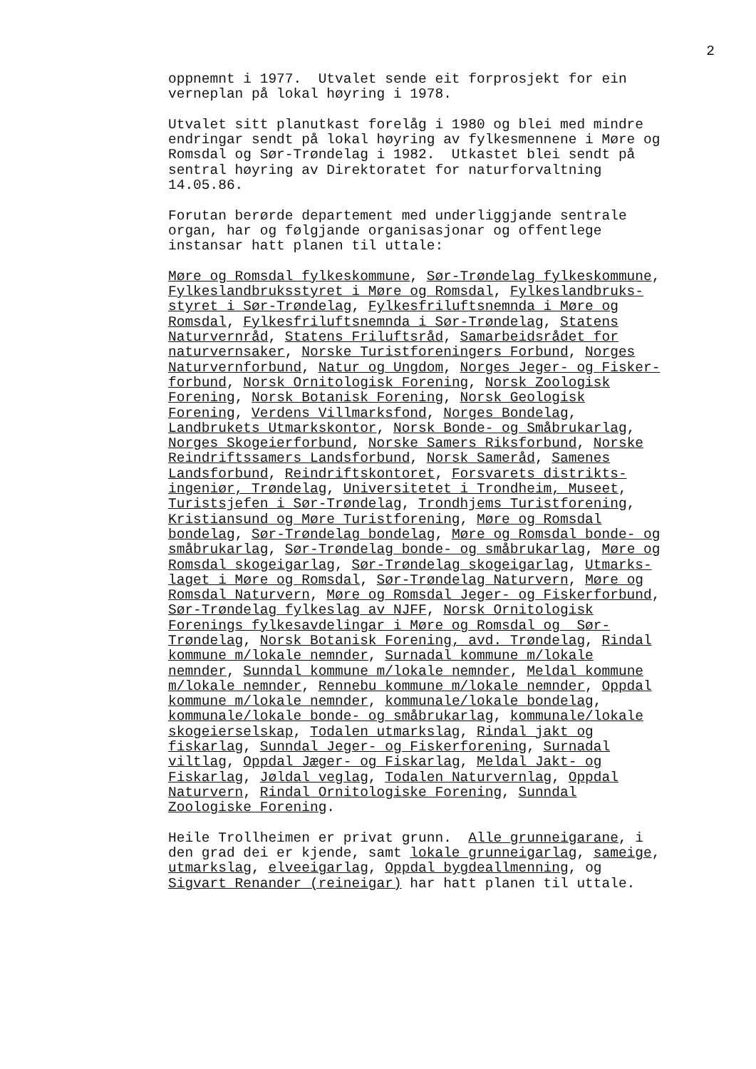2
oppnemnt i 1977. Utvalet sende eit forprosjekt for ein verneplan på lokal høyring i 1978.
Utvalet sitt planutkast forelåg i 1980 og blei med mindre endringar sendt på lokal høyring av fylkesmennene i Møre og Romsdal og Sør-Trøndelag i 1982. Utkastet blei sendt på sentral høyring av Direktoratet for naturforvaltning 14.05.86.
Forutan berørde departement med underliggjande sentrale organ, har og følgjande organisasjonar og offentlege instansar hatt planen til uttale:
Møre og Romsdal fylkeskommune, Sør-Trøndelag fylkeskommune, Fylkeslandbruksstyret i Møre og Romsdal, Fylkeslandbruks- styret i Sør-Trøndelag, Fylkesfriluftsnemnda i Møre og Romsdal, Fylkesfriluftsnemnda i Sør-Trøndelag, Statens Naturvernråd, Statens Friluftsråd, Samarbeidsrådet for naturvernsaker, Norske Turistforeningers Forbund, Norges Naturvernforbund, Natur og Ungdom, Norges Jeger- og Fisker- forbund, Norsk Ornitologisk Forening, Norsk Zoologisk Forening, Norsk Botanisk Forening, Norsk Geologisk Forening, Verdens Villmarksfond, Norges Bondelag, Landbrukets Utmarkskontor, Norsk Bonde- og Småbrukarlag, Norges Skogeierforbund, Norske Samers Riksforbund, Norske Reindriftssamers Landsforbund, Norsk Sameråd, Samenes Landsforbund, Reindriftskontoret, Forsvarets distrikts- ingeniør, Trøndelag, Universitetet i Trondheim, Museet, Turistsjefen i Sør-Trøndelag, Trondhjems Turistforening, Kristiansund og Møre Turistforening, Møre og Romsdal bondelag, Sør-Trøndelag bondelag, Møre og Romsdal bonde- og småbrukarlag, Sør-Trøndelag bonde- og småbrukarlag, Møre og Romsdal skogeigarlag, Sør-Trøndelag skogeigarlag, Utmarks- laget i Møre og Romsdal, Sør-Trøndelag Naturvern, Møre og Romsdal Naturvern, Møre og Romsdal Jeger- og Fiskerforbund, Sør-Trøndelag fylkeslag av NJFF, Norsk Ornitologisk Forenings fylkesavdelingar i Møre og Romsdal og Sør- Trøndelag, Norsk Botanisk Forening, avd. Trøndelag, Rindal kommune m/lokale nemnder, Surnadal kommune m/lokale nemnder, Sunndal kommune m/lokale nemnder, Meldal kommune m/lokale nemnder, Rennebu kommune m/lokale nemnder, Oppdal kommune m/lokale nemnder, kommunale/lokale bondelag, kommunale/lokale bonde- og småbrukarlag, kommunale/lokale skogeierselskap, Todalen utmarkslag, Rindal jakt og fiskarlag, Sunndal Jeger- og Fiskerforening, Surnadal viltlag, Oppdal Jæger- og Fiskarlag, Meldal Jakt- og Fiskarlag, Jøldal veglag, Todalen Naturvernlag, Oppdal Naturvern, Rindal Ornitologiske Forening, Sunndal Zoologiske Forening.
Heile Trollheimen er privat grunn. Alle grunneigarane, i den grad dei er kjende, samt lokale grunneigarlag, sameige, utmarkslag, elveeigarlag, Oppdal bygdeallmenning, og Sigvart Renander (reineigar) har hatt planen til uttale.